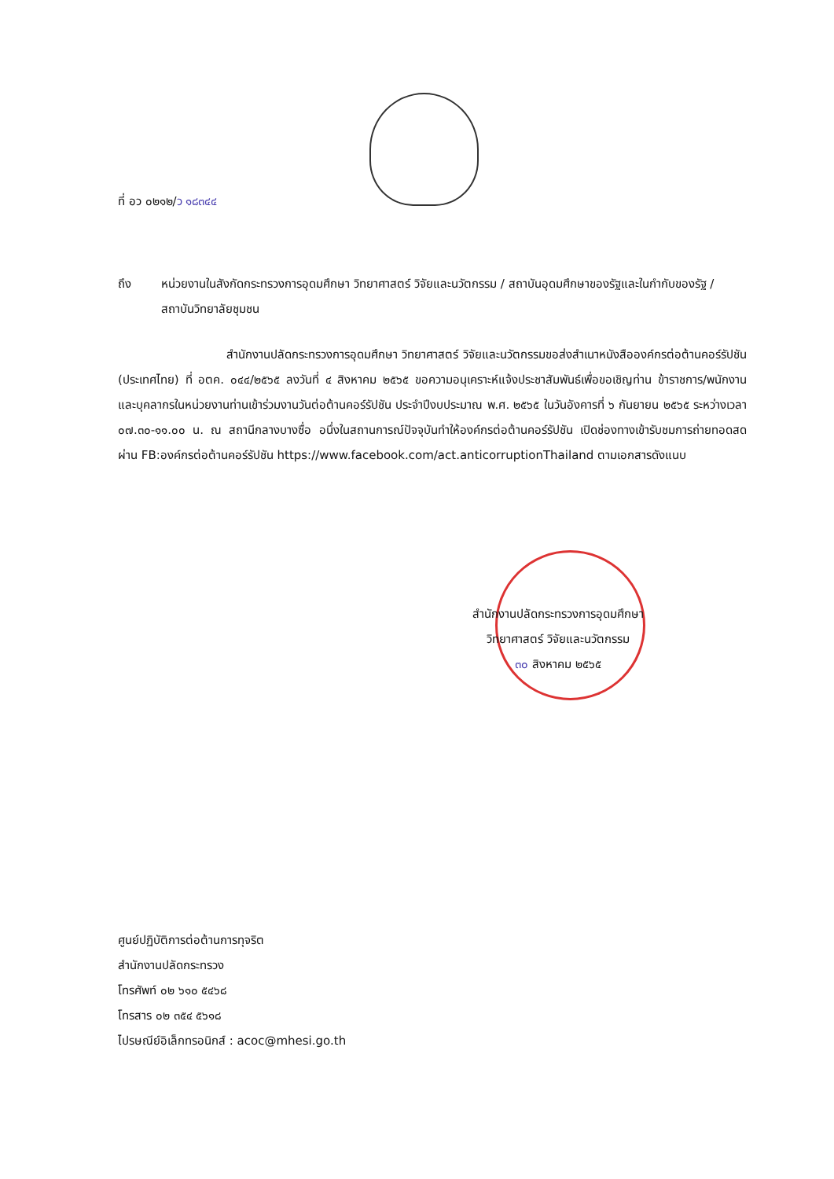ที่ อว ๐๒๑๒/ว ๑๘๓๔๔
ถึง หน่วยงานในสังกัดกระทรวงการอุดมศึกษา วิทยาศาสตร์ วิจัยและนวัตกรรม / สถาบันอุดมศึกษาของรัฐและในกำกับของรัฐ / สถาบันวิทยาลัยชุมชน
สำนักงานปลัดกระทรวงการอุดมศึกษา วิทยาศาสตร์ วิจัยและนวัตกรรมขอส่งสำเนาหนังสือองค์กรต่อต้านคอร์รัปชัน (ประเทศไทย) ที่ อตค. ๐๔๔/๒๕๖๕ ลงวันที่ ๔ สิงหาคม ๒๕๖๕ ขอความอนุเคราะห์แจ้งประชาสัมพันธ์เพื่อขอเชิญท่าน ข้าราชการ/พนักงาน และบุคลากรในหน่วยงานท่านเข้าร่วมงานวันต่อต้านคอร์รัปชัน ประจำปีงบประมาณ พ.ศ. ๒๕๖๕ ในวันอังคารที่ ๖ กันยายน ๒๕๖๕ ระหว่างเวลา ๐๗.๓๐-๑๑.๐๐ น. ณ สถานีกลางบางซื่อ อนึ่งในสถานการณ์ปัจจุบันทำให้องค์กรต่อต้านคอร์รัปชัน เปิดช่องทางเข้ารับชมการถ่ายทอดสดผ่าน FB:องค์กรต่อต้านคอร์รัปชัน https://www.facebook.com/act.anticorruptionThailand ตามเอกสารดังแนบ
สำนักงานปลัดกระทรวงการอุดมศึกษา
วิทยาศาสตร์ วิจัยและนวัตกรรม
๓๐ สิงหาคม ๒๕๖๕
ศูนย์ปฏิบัติการต่อต้านการทุจริต
สำนักงานปลัดกระทรวง
โทรศัพท์ ๐๒ ๖๑๐ ๕๔๖๘
โทรสาร ๐๒ ๓๕๔ ๕๖๑๘
ไปรษณีย์อิเล็กทรอนิกส์ : acoc@mhesi.go.th